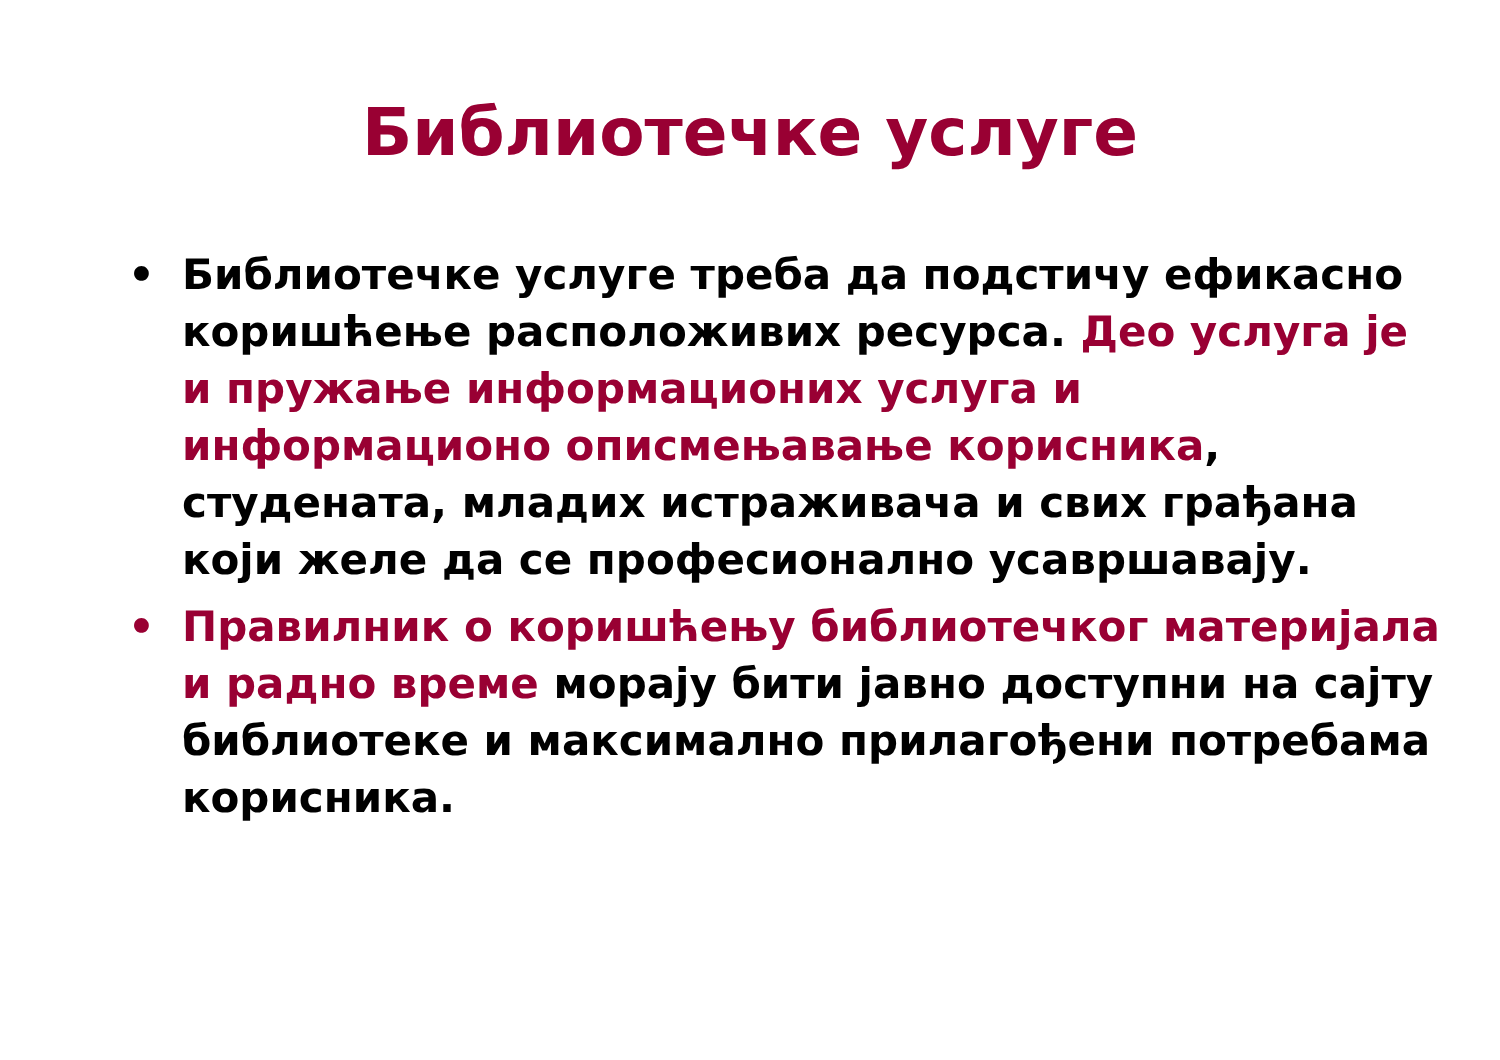Библиотечке услуге
• Библиотечке услуге треба да подстичу ефикасно коришћење расположивих ресурса. Део услуга је и пружање информационих услуга и информационо описмењавање корисника, студената, младих истраживача и свих грађана који желе да се професионално усавршавају.
• Правилник о коришћењу библиотечког материјала и радно време морају бити јавно доступни на сајту библиотеке и максимално прилагођени потребама корисника.